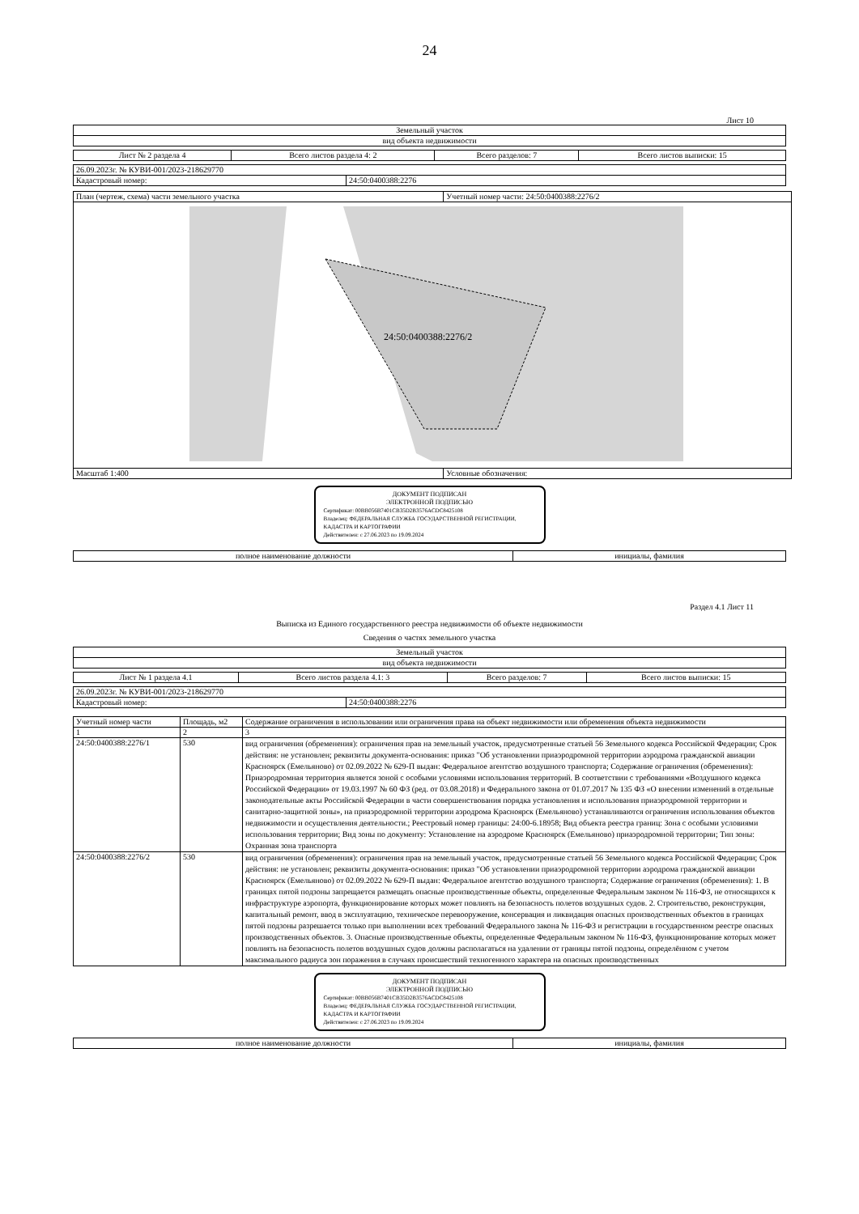24
Лист 10
| Земельный участок |
| вид объекта недвижимости |
| Лист № 2 раздела 4 | Всего листов раздела 4: 2 | Всего разделов: 7 | Всего листов выписки: 15 |
| 26.09.2023г. № КУВИ-001/2023-218629770 | |
| Кадастровый номер: | 24:50:0400388:2276 |
| План (чертеж, схема) части земельного участка | Учетный номер части: 24:50:0400388:2276/2 |
| 24:50:0400388:2276/2 | |
| Масштаб 1:400 | Условные обозначения: |
ДОКУМЕНТ ПОДПИСАН
ЭЛЕКТРОННОЙ ПОДПИСЬЮ
Сертификат: 00BB056B7401CB35D2B3576ACDC8425108
Владелец: ФЕДЕРАЛЬНАЯ СЛУЖБА ГОСУДАРСТВЕННОЙ РЕГИСТРАЦИИ, КАДАСТРА И КАРТОГРАФИИ
Действителен: с 27.06.2023 по 19.09.2024
| полное наименование должности | инициалы, фамилия |
Раздел 4.1 Лист 11
Выписка из Единого государственного реестра недвижимости об объекте недвижимости
Сведения о частях земельного участка
| Земельный участок |
| вид объекта недвижимости |
| Лист № 1 раздела 4.1 | Всего листов раздела 4.1: 3 | Всего разделов: 7 | Всего листов выписки: 15 |
| 26.09.2023г. № КУВИ-001/2023-218629770 | |
| Кадастровый номер: | 24:50:0400388:2276 |
| Учетный номер части | Площадь, м2 | Содержание ограничения в использовании или ограничения права на объект недвижимости или обременения объекта недвижимости |
| --- | --- | --- |
| 1 | 2 | 3 |
| 24:50:0400388:2276/1 | 530 | вид ограничения (обременения): ограничения прав на земельный участок, предусмотренные статьей 56 Земельного кодекса Российской Федерации; Срок действия: не установлен; реквизиты документа-основания: приказ "Об установлении приаэродромной территории аэродрома гражданской авиации Красноярск (Емельяново) от 02.09.2022 № 629-П выдан: Федеральное агентство воздушного транспорта; Содержание ограничения (обременения): Приаэродромная территория является зоной с особыми условиями использования территорий. В соответствии с требованиями «Воздушного кодекса Российской Федерации» от 19.03.1997 № 60 ФЗ (ред. от 03.08.2018) и Федерального закона от 01.07.2017 № 135 ФЗ «О внесении изменений в отдельные законодательные акты Российской Федерации в части совершенствования порядка установления и использования приаэродромной территории и санитарно-защитной зоны», на приаэродромной территории аэродрома Красноярск (Емельяново) устанавливаются ограничения использования объектов недвижимости и осуществления деятельности.; Реестровый номер границы: 24:00-6.18958; Вид объекта реестра границ: Зона с особыми условиями использования территории; Вид зоны по документу: Установление на аэродроме Красноярск (Емельяново) приаэродромной территории; Тип зоны: Охранная зона транспорта |
| 24:50:0400388:2276/2 | 530 | вид ограничения (обременения): ограничения прав на земельный участок, предусмотренные статьей 56 Земельного кодекса Российской Федерации; Срок действия: не установлен; реквизиты документа-основания: приказ "Об установлении приаэродромной территории аэродрома гражданской авиации Красноярск (Емельяново) от 02.09.2022 № 629-П выдан: Федеральное агентство воздушного транспорта; Содержание ограничения (обременения): 1. В границах пятой подзоны запрещается размещать опасные производственные объекты, определенные Федеральным законом № 116-ФЗ, не относящихся к инфраструктуре аэропорта, функционирование которых может повлиять на безопасность полетов воздушных судов. 2. Строительство, реконструкция, капитальный ремонт, ввод в эксплуатацию, техническое перевооружение, консервация и ликвидация опасных производственных объектов в границах пятой подзоны разрешается только при выполнении всех требований Федерального закона № 116-ФЗ и регистрации в государственном реестре опасных производственных объектов. 3. Опасные производственные объекты, определенные Федеральным законом № 116-ФЗ, функционирование которых может повлиять на безопасность полетов воздушных судов должны располагаться на удалении от границы пятой подзоны, определённом с учетом максимального радиуса зон поражения в случаях происшествий техногенного характера на опасных производственных |
ДОКУМЕНТ ПОДПИСАН
ЭЛЕКТРОННОЙ ПОДПИСЬЮ
Сертификат: 00BB056B7401CB35D2B3576ACDC8425108
Владелец: ФЕДЕРАЛЬНАЯ СЛУЖБА ГОСУДАРСТВЕННОЙ РЕГИСТРАЦИИ, КАДАСТРА И КАРТОГРАФИИ
Действителен: с 27.06.2023 по 19.09.2024
| полное наименование должности | инициалы, фамилия |